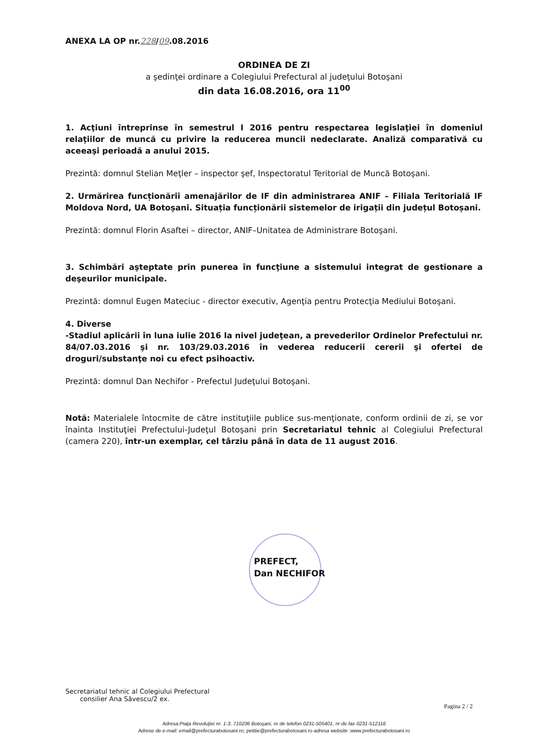ANEXA LA OP nr.228/09.08.2016
ORDINEA DE ZI
a şedinţei ordinare a Colegiului Prefectural al judeţului Botoşani
din data 16.08.2016, ora 11<sup>00</sup>
1. Acţiuni întreprinse în semestrul I 2016 pentru respectarea legislaţiei în domeniul relaţiilor de muncă cu privire la reducerea muncii nedeclarate. Analiză comparativă cu aceeaşi perioadă a anului 2015.
Prezintă: domnul Stelian Meţler – inspector şef, Inspectoratul Teritorial de Muncă Botoşani.
2. Urmărirea funcționării amenajărilor de IF din administrarea ANIF – Filiala Teritorială IF Moldova Nord, UA Botoșani. Situația funcționării sistemelor de irigații din județul Botoșani.
Prezintă: domnul Florin Asaftei – director, ANIF–Unitatea de Administrare Botoşani.
3. Schimbări aşteptate prin punerea în funcţiune a sistemului integrat de gestionare a deşeurilor municipale.
Prezintă: domnul Eugen Mateciuc - director executiv, Agenţia pentru Protecţia Mediului Botoşani.
4. Diverse
-Stadiul aplicării în luna iulie 2016 la nivel judeţean, a prevederilor Ordinelor Prefectului nr. 84/07.03.2016 şi nr. 103/29.03.2016 în vederea reducerii cererii şi ofertei de droguri/substanţe noi cu efect psihoactiv.
Prezintă: domnul Dan Nechifor - Prefectul Judeţului Botoşani.
Notă: Materialele întocmite de către instituţiile publice sus-menţionate, conform ordinii de zi, se vor înainta Instituţiei Prefectului-Judeţul Botoşani prin Secretariatul tehnic al Colegiului Prefectural (camera 220), într-un exemplar, cel târziu până în data de 11 august 2016.
PREFECT,
Dan NECHIFOR
Secretariatul tehnic al Colegiului Prefectural
consilier Ana Săvescu/2 ex.
Pagina 2 / 2
Adresa:Piaţa Revoluţiei nr. 1-3, 710236 Botoşani, nr de telefon 0231-505401, nr de fax 0231-512116
Adrese de e-mail: email@prefecturabotosani.ro; petitie@prefecturabotosani.ro adresa website :www.prefecturabotosani.ro